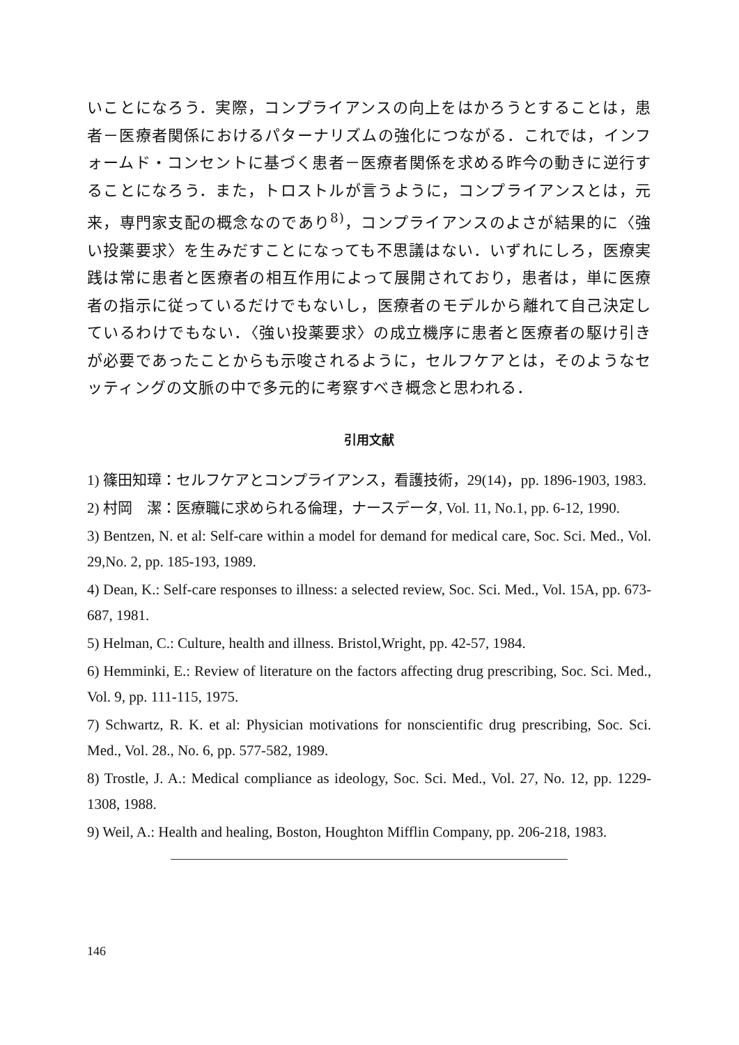いことになろう．実際，コンプライアンスの向上をはかろうとすることは，患者－医療者関係におけるパターナリズムの強化につながる．これでは，インフォームド・コンセントに基づく患者－医療者関係を求める昨今の動きに逆行することになろう．また，トロストルが言うように，コンプライアンスとは，元来，専門家支配の概念なのであり<sup>8)</sup>，コンプライアンスのよさが結果的に〈強い投薬要求〉を生みだすことになっても不思議はない．いずれにしろ，医療実践は常に患者と医療者の相互作用によって展開されており，患者は，単に医療者の指示に従っているだけでもないし，医療者のモデルから離れて自己決定しているわけでもない．〈強い投薬要求〉の成立機序に患者と医療者の駆け引きが必要であったことからも示唆されるように，セルフケアとは，そのようなセッティングの文脈の中で多元的に考察すべき概念と思われる．
引用文献
1) 篠田知璋：セルフケアとコンプライアンス，看護技術，29(14)，pp. 1896-1903, 1983.
2) 村岡　潔：医療職に求められる倫理，ナースデータ, Vol. 11, No.1, pp. 6-12, 1990.
3) Bentzen, N. et al: Self-care within a model for demand for medical care, Soc. Sci. Med., Vol. 29,No. 2, pp. 185-193, 1989.
4) Dean, K.: Self-care responses to illness: a selected review, Soc. Sci. Med., Vol. 15A, pp. 673-687, 1981.
5) Helman, C.: Culture, health and illness. Bristol,Wright, pp. 42-57, 1984.
6) Hemminki, E.: Review of literature on the factors affecting drug prescribing, Soc. Sci. Med., Vol. 9, pp. 111-115, 1975.
7) Schwartz, R. K. et al: Physician motivations for nonscientific drug prescribing, Soc. Sci. Med., Vol. 28., No. 6, pp. 577-582, 1989.
8) Trostle, J. A.: Medical compliance as ideology, Soc. Sci. Med., Vol. 27, No. 12, pp. 1229-1308, 1988.
9) Weil, A.: Health and healing, Boston, Houghton Mifflin Company, pp. 206-218, 1983.
146